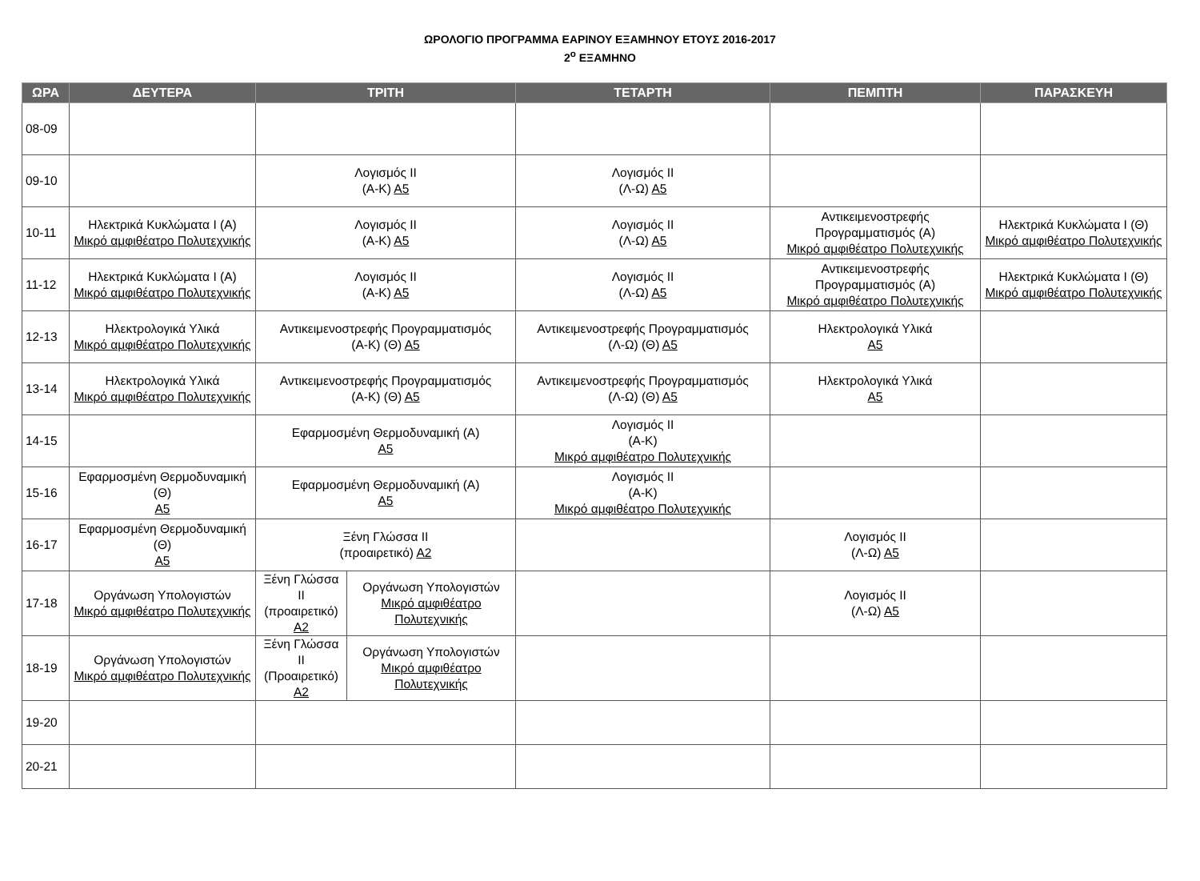ΩΡΟΛΟΓΙΟ ΠΡΟΓΡΑΜΜΑ ΕΑΡΙΝΟΥ ΕΞΑΜΗΝΟΥ ΕΤΟΥΣ 2016-2017
2<sup>ο</sup> ΕΞΑΜΗΝΟ
| ΩΡΑ | ΔΕΥΤΕΡΑ | ΤΡΙΤΗ | | ΤΕΤΑΡΤΗ | ΠΕΜΠΤΗ | ΠΑΡΑΣΚΕΥΗ |
| --- | --- | --- | --- | --- | --- | --- |
| 08-09 | | | | | | |
| 09-10 | | Λογισμός ΙΙ (Α-Κ) Α5 | | Λογισμός ΙΙ (Λ-Ω) Α5 | | |
| 10-11 | Ηλεκτρικά Κυκλώματα Ι (Α) Μικρό αμφιθέατρο Πολυτεχνικής | Λογισμός ΙΙ (Α-Κ) Α5 | | Λογισμός ΙΙ (Λ-Ω) Α5 | Αντικειμενοστρεφής Προγραμματισμός (Α) Μικρό αμφιθέατρο Πολυτεχνικής | Ηλεκτρικά Κυκλώματα Ι (Θ) Μικρό αμφιθέατρο Πολυτεχνικής |
| 11-12 | Ηλεκτρικά Κυκλώματα Ι (Α) Μικρό αμφιθέατρο Πολυτεχνικής | Λογισμός ΙΙ (Α-Κ) Α5 | | Λογισμός ΙΙ (Λ-Ω) Α5 | Αντικειμενοστρεφής Προγραμματισμός (Α) Μικρό αμφιθέατρο Πολυτεχνικής | Ηλεκτρικά Κυκλώματα Ι (Θ) Μικρό αμφιθέατρο Πολυτεχνικής |
| 12-13 | Ηλεκτρολογικά Υλικά Μικρό αμφιθέατρο Πολυτεχνικής | Αντικειμενοστρεφής Προγραμματισμός (Α-Κ) (Θ) Α5 | | Αντικειμενοστρεφής Προγραμματισμός (Λ-Ω) (Θ) Α5 | Ηλεκτρολογικά Υλικά Α5 | |
| 13-14 | Ηλεκτρολογικά Υλικά Μικρό αμφιθέατρο Πολυτεχνικής | Αντικειμενοστρεφής Προγραμματισμός (Α-Κ) (Θ) Α5 | | Αντικειμενοστρεφής Προγραμματισμός (Λ-Ω) (Θ) Α5 | Ηλεκτρολογικά Υλικά Α5 | |
| 14-15 | | Εφαρμοσμένη Θερμοδυναμική (Α) Α5 | | Λογισμός ΙΙ (Α-Κ) Μικρό αμφιθέατρο Πολυτεχνικής | | |
| 15-16 | Εφαρμοσμένη Θερμοδυναμική (Θ) Α5 | Εφαρμοσμένη Θερμοδυναμική (Α) Α5 | | Λογισμός ΙΙ (Α-Κ) Μικρό αμφιθέατρο Πολυτεχνικής | | |
| 16-17 | Εφαρμοσμένη Θερμοδυναμική (Θ) Α5 | Ξένη Γλώσσα ΙΙ (προαιρετικό) Α2 | | | Λογισμός ΙΙ (Λ-Ω) Α5 | |
| 17-18 | Οργάνωση Υπολογιστών Μικρό αμφιθέατρο Πολυτεχνικής | Ξένη Γλώσσα ΙΙ (προαιρετικό) Α2 | Οργάνωση Υπολογιστών Μικρό αμφιθέατρο Πολυτεχνικής | | Λογισμός ΙΙ (Λ-Ω) Α5 | |
| 18-19 | Οργάνωση Υπολογιστών Μικρό αμφιθέατρο Πολυτεχνικής | Ξένη Γλώσσα ΙΙ (Προαιρετικό) Α2 | Οργάνωση Υπολογιστών Μικρό αμφιθέατρο Πολυτεχνικής | | | |
| 19-20 | | | | | | |
| 20-21 | | | | | | |